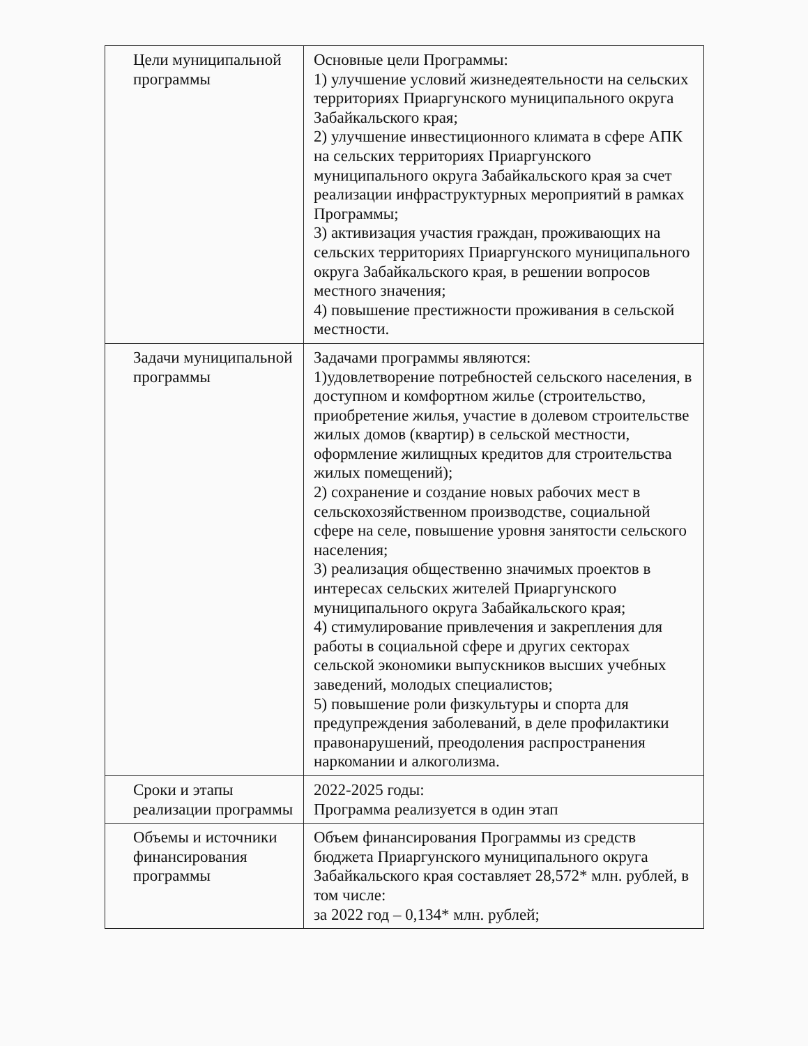| Цели муниципальной программы | Основные цели Программы: 1) улучшение условий жизнедеятельности на сельских территориях Приаргунского муниципального округа Забайкальского края; 2) улучшение инвестиционного климата в сфере АПК на сельских территориях Приаргунского муниципального округа Забайкальского края за счет реализации инфраструктурных мероприятий в рамках Программы; 3) активизация участия граждан, проживающих на сельских территориях Приаргунского муниципального округа Забайкальского края, в решении вопросов местного значения; 4) повышение престижности проживания в сельской местности. |
| Задачи муниципальной программы | Задачами программы являются: 1)удовлетворение потребностей сельского населения, в доступном и комфортном жилье (строительство, приобретение жилья, участие в долевом строительстве жилых домов (квартир) в сельской местности, оформление жилищных кредитов для строительства жилых помещений); 2) сохранение и создание новых рабочих мест в сельскохозяйственном производстве, социальной сфере на селе, повышение уровня занятости сельского населения; 3) реализация общественно значимых проектов в интересах сельских жителей Приаргунского муниципального округа Забайкальского края; 4) стимулирование привлечения и закрепления для работы в социальной сфере и других секторах сельской экономики выпускников высших учебных заведений, молодых специалистов; 5) повышение роли физкультуры и спорта для предупреждения заболеваний, в деле профилактики правонарушений, преодоления распространения наркомании и алкоголизма. |
| Сроки и этапы реализации программы | 2022-2025 годы: Программа реализуется в один этап |
| Объемы и источники финансирования программы | Объем финансирования Программы из средств бюджета Приаргунского муниципального округа Забайкальского края составляет 28,572* млн. рублей, в том числе: за 2022 год – 0,134* млн. рублей; |